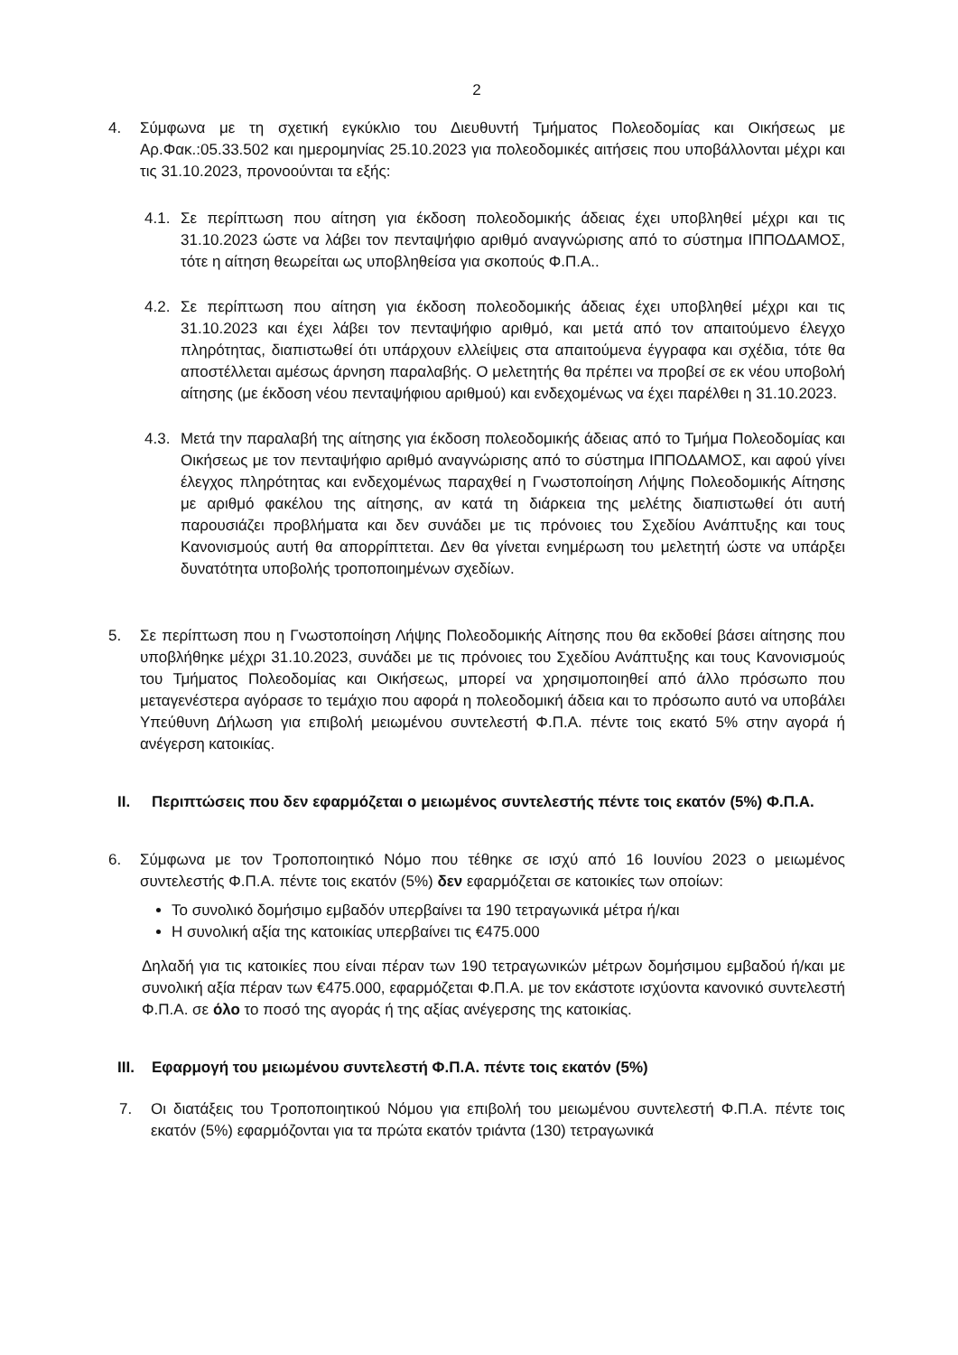2
4. Σύμφωνα με τη σχετική εγκύκλιο του Διευθυντή Τμήματος Πολεοδομίας και Οικήσεως με Αρ.Φακ.:05.33.502 και ημερομηνίας 25.10.2023 για πολεοδομικές αιτήσεις που υποβάλλονται μέχρι και τις 31.10.2023, προνοούνται τα εξής:
4.1.
Σε περίπτωση που αίτηση για έκδοση πολεοδομικής άδειας έχει υποβληθεί μέχρι και τις 31.10.2023 ώστε να λάβει τον πενταψήφιο αριθμό αναγνώρισης από το σύστημα ΙΠΠΟΔΑΜΟΣ, τότε η αίτηση θεωρείται ως υποβληθείσα για σκοπούς Φ.Π.Α..
4.2.
Σε περίπτωση που αίτηση για έκδοση πολεοδομικής άδειας έχει υποβληθεί μέχρι και τις 31.10.2023 και έχει λάβει τον πενταψήφιο αριθμό, και μετά από τον απαιτούμενο έλεγχο πληρότητας, διαπιστωθεί ότι υπάρχουν ελλείψεις στα απαιτούμενα έγγραφα και σχέδια, τότε θα αποστέλλεται αμέσως άρνηση παραλαβής. Ο μελετητής θα πρέπει να προβεί σε εκ νέου υποβολή αίτησης (με έκδοση νέου πενταψήφιου αριθμού) και ενδεχομένως να έχει παρέλθει η 31.10.2023.
4.3.
Μετά την παραλαβή της αίτησης για έκδοση πολεοδομικής άδειας από το Τμήμα Πολεοδομίας και Οικήσεως με τον πενταψήφιο αριθμό αναγνώρισης από το σύστημα ΙΠΠΟΔΑΜΟΣ, και αφού γίνει έλεγχος πληρότητας και ενδεχομένως παραχθεί η Γνωστοποίηση Λήψης Πολεοδομικής Αίτησης με αριθμό φακέλου της αίτησης, αν κατά τη διάρκεια της μελέτης διαπιστωθεί ότι αυτή παρουσιάζει προβλήματα και δεν συνάδει με τις πρόνοιες του Σχεδίου Ανάπτυξης και τους Κανονισμούς αυτή θα απορρίπτεται. Δεν θα γίνεται ενημέρωση του μελετητή ώστε να υπάρξει δυνατότητα υποβολής τροποποιημένων σχεδίων.
5. Σε περίπτωση που η Γνωστοποίηση Λήψης Πολεοδομικής Αίτησης που θα εκδοθεί βάσει αίτησης που υποβλήθηκε μέχρι 31.10.2023, συνάδει με τις πρόνοιες του Σχεδίου Ανάπτυξης και τους Κανονισμούς του Τμήματος Πολεοδομίας και Οικήσεως, μπορεί να χρησιμοποιηθεί από άλλο πρόσωπο που μεταγενέστερα αγόρασε το τεμάχιο που αφορά η πολεοδομική άδεια και το πρόσωπο αυτό να υποβάλει Υπεύθυνη Δήλωση για επιβολή μειωμένου συντελεστή Φ.Π.Α. πέντε τοις εκατό 5% στην αγορά ή ανέγερση κατοικίας.
II. Περιπτώσεις που δεν εφαρμόζεται ο μειωμένος συντελεστής πέντε τοις εκατόν (5%) Φ.Π.Α.
6. Σύμφωνα με τον Τροποποιητικό Νόμο που τέθηκε σε ισχύ από 16 Ιουνίου 2023 ο μειωμένος συντελεστής Φ.Π.Α. πέντε τοις εκατόν (5%) δεν εφαρμόζεται σε κατοικίες των οποίων:
Το συνολικό δομήσιμο εμβαδόν υπερβαίνει τα 190 τετραγωνικά μέτρα ή/και
Η συνολική αξία της κατοικίας υπερβαίνει τις €475.000
Δηλαδή για τις κατοικίες που είναι πέραν των 190 τετραγωνικών μέτρων δομήσιμου εμβαδού ή/και με συνολική αξία πέραν των €475.000, εφαρμόζεται Φ.Π.Α. με τον εκάστοτε ισχύοντα κανονικό συντελεστή Φ.Π.Α. σε όλο το ποσό της αγοράς ή της αξίας ανέγερσης της κατοικίας.
III. Εφαρμογή του μειωμένου συντελεστή Φ.Π.Α. πέντε τοις εκατόν (5%)
7. Οι διατάξεις του Τροποποιητικού Νόμου για επιβολή του μειωμένου συντελεστή Φ.Π.Α. πέντε τοις εκατόν (5%) εφαρμόζονται για τα πρώτα εκατόν τριάντα (130) τετραγωνικά